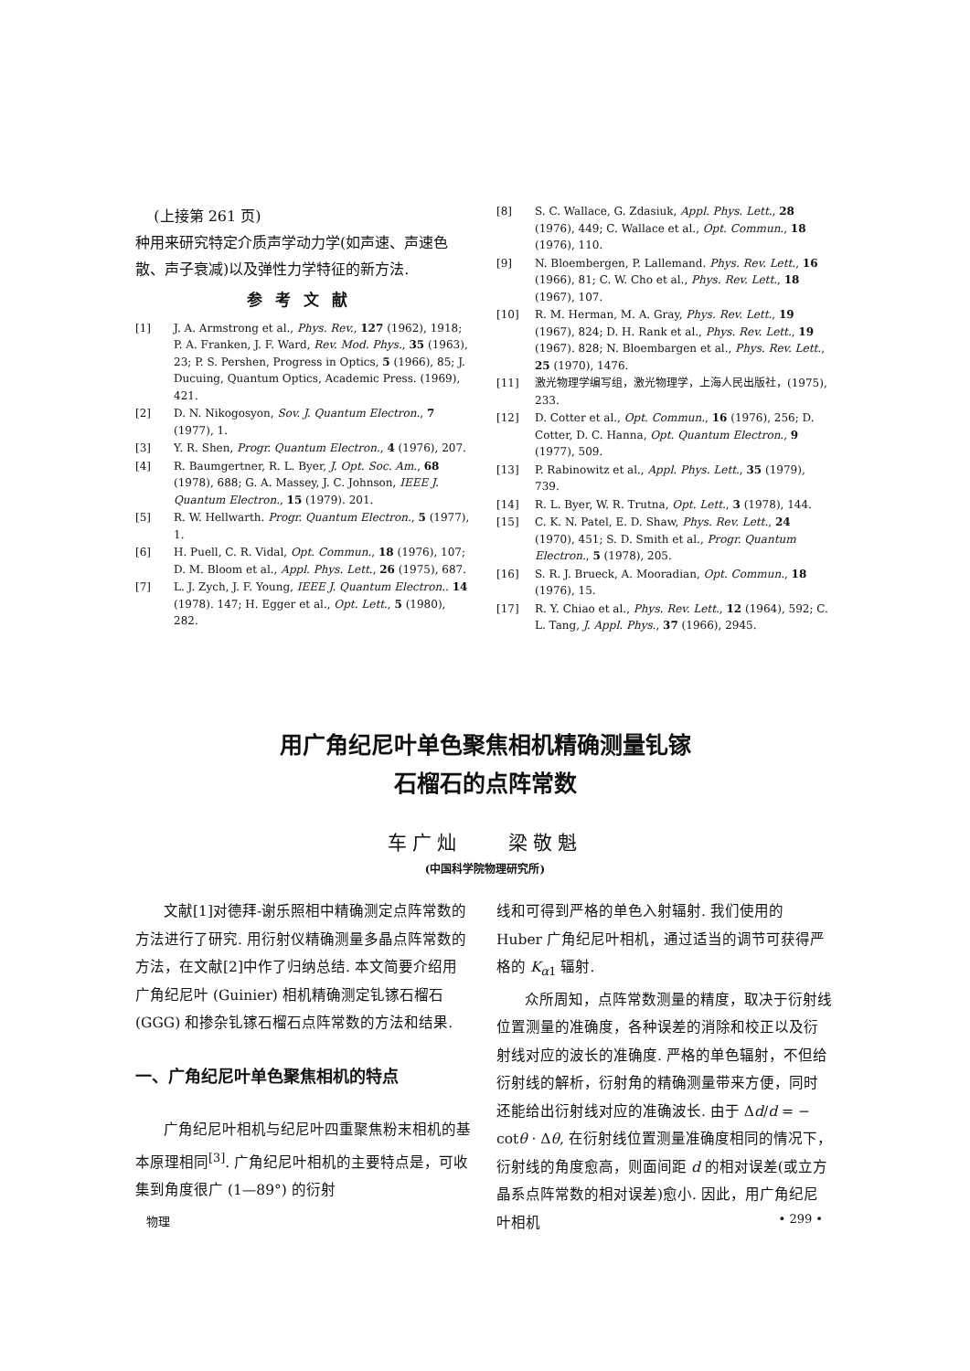(上接第 261 页)
种用来研究特定介质声学动力学(如声速、声速色散、声子衰减)以及弹性力学特征的新方法.
参考文献
[1] J. A. Armstrong et al., Phys. Rev., 127 (1962), 1918; P. A. Franken, J. F. Ward, Rev. Mod. Phys., 35 (1963), 23; P. S. Pershen, Progress in Optics, 5 (1966), 85; J. Ducuing, Quantum Optics, Academic Press. (1969), 421.
[2] D. N. Nikogosyon, Sov. J. Quantum Electron., 7 (1977), 1.
[3] Y. R. Shen, Progr. Quantum Electron., 4 (1976), 207.
[4] R. Baumgertner, R. L. Byer, J. Opt. Soc. Am., 68 (1978), 688; G. A. Massey, J. C. Johnson, IEEE J. Quantum Electron., 15 (1979). 201.
[5] R. W. Hellwarth. Progr. Quantum Electron., 5 (1977), 1.
[6] H. Puell, C. R. Vidal, Opt. Commun., 18 (1976), 107; D. M. Bloom et al., Appl. Phys. Lett., 26 (1975), 687.
[7] L. J. Zych, J. F. Young, IEEE J. Quantum Electron.. 14 (1978). 147; H. Egger et al., Opt. Lett., 5 (1980), 282.
[8] S. C. Wallace, G. Zdasiuk, Appl. Phys. Lett., 28 (1976), 449; C. Wallace et al., Opt. Commun., 18 (1976), 110.
[9] N. Bloembergen, P. Lallemand. Phys. Rev. Lett., 16 (1966), 81; C. W. Cho et al., Phys. Rev. Lett., 18 (1967), 107.
[10] R. M. Herman, M. A. Gray, Phys. Rev. Lett., 19 (1967), 824; D. H. Rank et al., Phys. Rev. Lett., 19 (1967). 828; N. Bloembargen et al., Phys. Rev. Lett., 25 (1970), 1476.
[11] 激光物理学编写组，激光物理学，上海人民出版社，(1975), 233.
[12] D. Cotter et al., Opt. Commun., 16 (1976), 256; D. Cotter, D. C. Hanna, Opt. Quantum Electron., 9 (1977), 509.
[13] P. Rabinowitz et al., Appl. Phys. Lett., 35 (1979), 739.
[14] R. L. Byer, W. R. Trutna, Opt. Lett., 3 (1978), 144.
[15] C. K. N. Patel, E. D. Shaw, Phys. Rev. Lett., 24 (1970), 451; S. D. Smith et al., Progr. Quantum Electron., 5 (1978), 205.
[16] S. R. J. Brueck, A. Mooradian, Opt. Commun., 18 (1976), 15.
[17] R. Y. Chiao et al., Phys. Rev. Lett., 12 (1964), 592; C. L. Tang, J. Appl. Phys., 37 (1966), 2945.
用广角纪尼叶单色聚焦相机精确测量钆镓
石榴石的点阵常数
车广灿 梁敬魁
(中国科学院物理研究所)
文献[1]对德拜-谢乐照相中精确测定点阵常数的方法进行了研究. 用衍射仪精确测量多晶点阵常数的方法，在文献[2]中作了归纳总结. 本文简要介绍用广角纪尼叶 (Guinier) 相机精确测定钆镓石榴石 (GGG) 和掺杂钆镓石榴石点阵常数的方法和结果.
一、广角纪尼叶单色聚焦相机的特点
广角纪尼叶相机与纪尼叶四重聚焦粉末相机的基本原理相同<sup>[3]</sup>. 广角纪尼叶相机的主要特点是，可收集到角度很广 (1—89°) 的衍射
线和可得到严格的单色入射辐射. 我们使用的 Huber 广角纪尼叶相机，通过适当的调节可获得严格的 K<sub>α1</sub> 辐射.
众所周知，点阵常数测量的精度，取决于衍射线位置测量的准确度，各种误差的消除和校正以及衍射线对应的波长的准确度. 严格的单色辐射，不但给衍射线的解析，衍射角的精确测量带来方便，同时还能给出衍射线对应的准确波长. 由于 Δd/d = − cotθ · Δθ, 在衍射线位置测量准确度相同的情况下，衍射线的角度愈高，则面间距 d 的相对误差(或立方晶系点阵常数的相对误差)愈小. 因此，用广角纪尼叶相机
物理 • 299 •